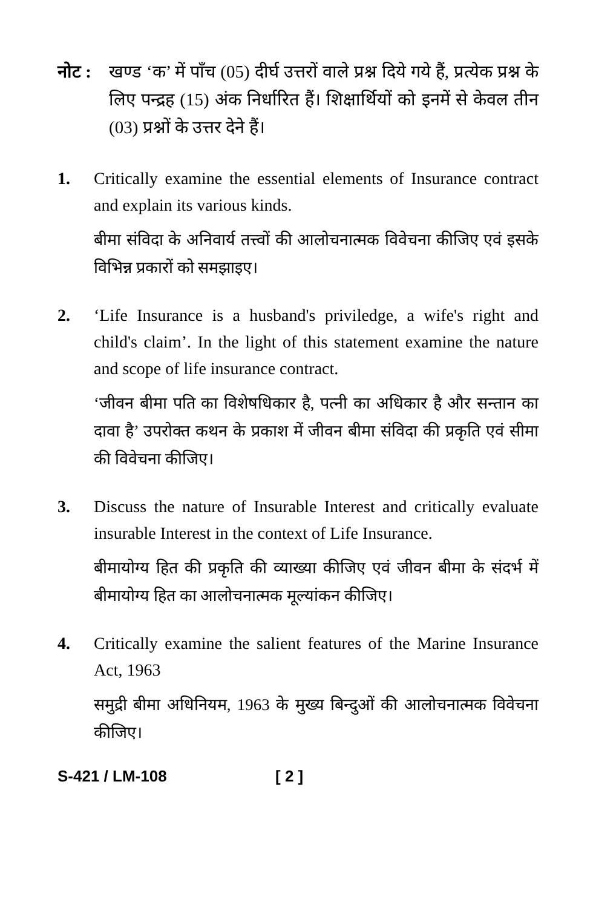नोट :
खण्ड ‘क’ में पाँच (05) दीर्घ उत्तरों वाले प्रश्न दिये गये हैं, प्रत्येक प्रश्न के लिए पन्द्रह (15) अंक निर्धारित हैं। शिक्षार्थियों को इनमें से केवल तीन (03) प्रश्नों के उत्तर देने हैं।
1. Critically examine the essential elements of Insurance contract and explain its various kinds.
बीमा संविदा के अनिवार्य तत्त्वों की आलोचनात्मक विवेचना कीजिए एवं इसके विभिन्न प्रकारों को समझाइए।
2. ‘Life Insurance is a husband's priviledge, a wife's right and child's claim’. In the light of this statement examine the nature and scope of life insurance contract.
‘जीवन बीमा पति का विशेषधिकार है, पत्नी का अधिकार है और सन्तान का दावा है’ उपरोक्त कथन के प्रकाश में जीवन बीमा संविदा की प्रकृति एवं सीमा की विवेचना कीजिए।
3. Discuss the nature of Insurable Interest and critically evaluate insurable Interest in the context of Life Insurance.
बीमायोग्य हित की प्रकृति की व्याख्या कीजिए एवं जीवन बीमा के संदर्भ में बीमायोग्य हित का आलोचनात्मक मूल्यांकन कीजिए।
4. Critically examine the salient features of the Marine Insurance Act, 1963
समुद्री बीमा अधिनियम, 1963 के मुख्य बिन्दुओं की आलोचनात्मक विवेचना कीजिए।
S-421 / LM-108 [ 2 ]